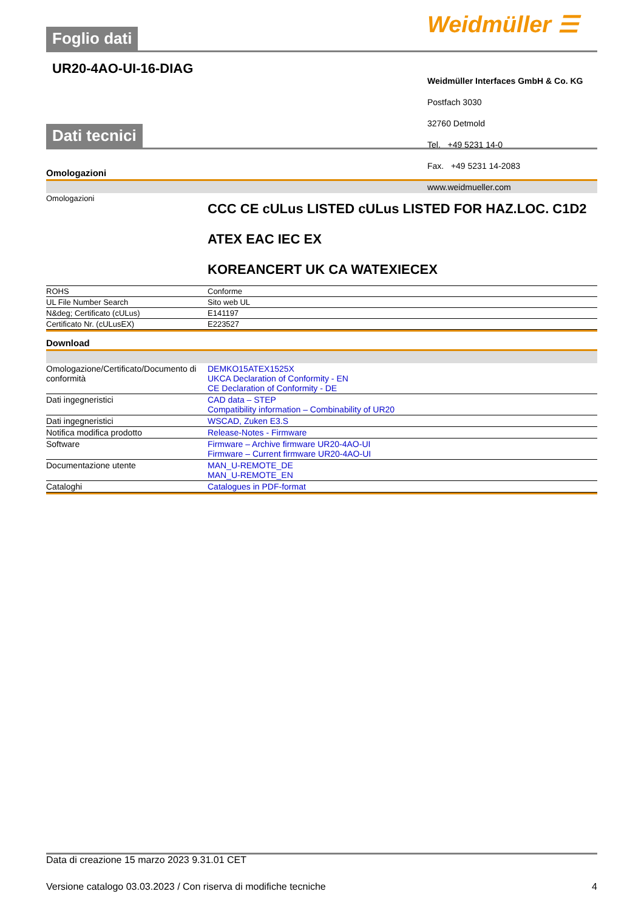Weidmüller ☰
Foglio dati
UR20-4AO-UI-16-DIAG
Dati tecnici
Omologazioni
| Omologazioni | CCC CE cULus LISTED cULus LISTED FOR HAZ.LOC. C1D2 ATEX EAC IEC EX KOREANCERT UK CA WATEXIECEX |
| ROHS | Conforme |
| UL File Number Search | Sito web UL |
| N&deg; Certificato (cULus) | E141197 |
| Certificato Nr. (cULusEX) | E223527 |
Download
| Omologazione/Certificato/Documento di conformità | DEMKO15ATEX1525X UKCA Declaration of Conformity - EN CE Declaration of Conformity - DE |
| Dati ingegneristici | CAD data – STEP Compatibility information – Combinability of UR20 |
| Dati ingegneristici | WSCAD, Zuken E3.S |
| Notifica modifica prodotto | Release-Notes - Firmware |
| Software | Firmware – Archive firmware UR20-4AO-UI Firmware – Current firmware UR20-4AO-UI |
| Documentazione utente | MAN_U-REMOTE_DE MAN_U-REMOTE_EN |
| Cataloghi | Catalogues in PDF-format |
Weidmüller Interfaces GmbH & Co. KG
Postfach 3030
32760 Detmold
Tel. +49 5231 14-0
Fax. +49 5231 14-2083
www.weidmueller.com
Data di creazione 15 marzo 2023 9.31.01 CET
Versione catalogo 03.03.2023 / Con riserva di modifiche tecniche 4